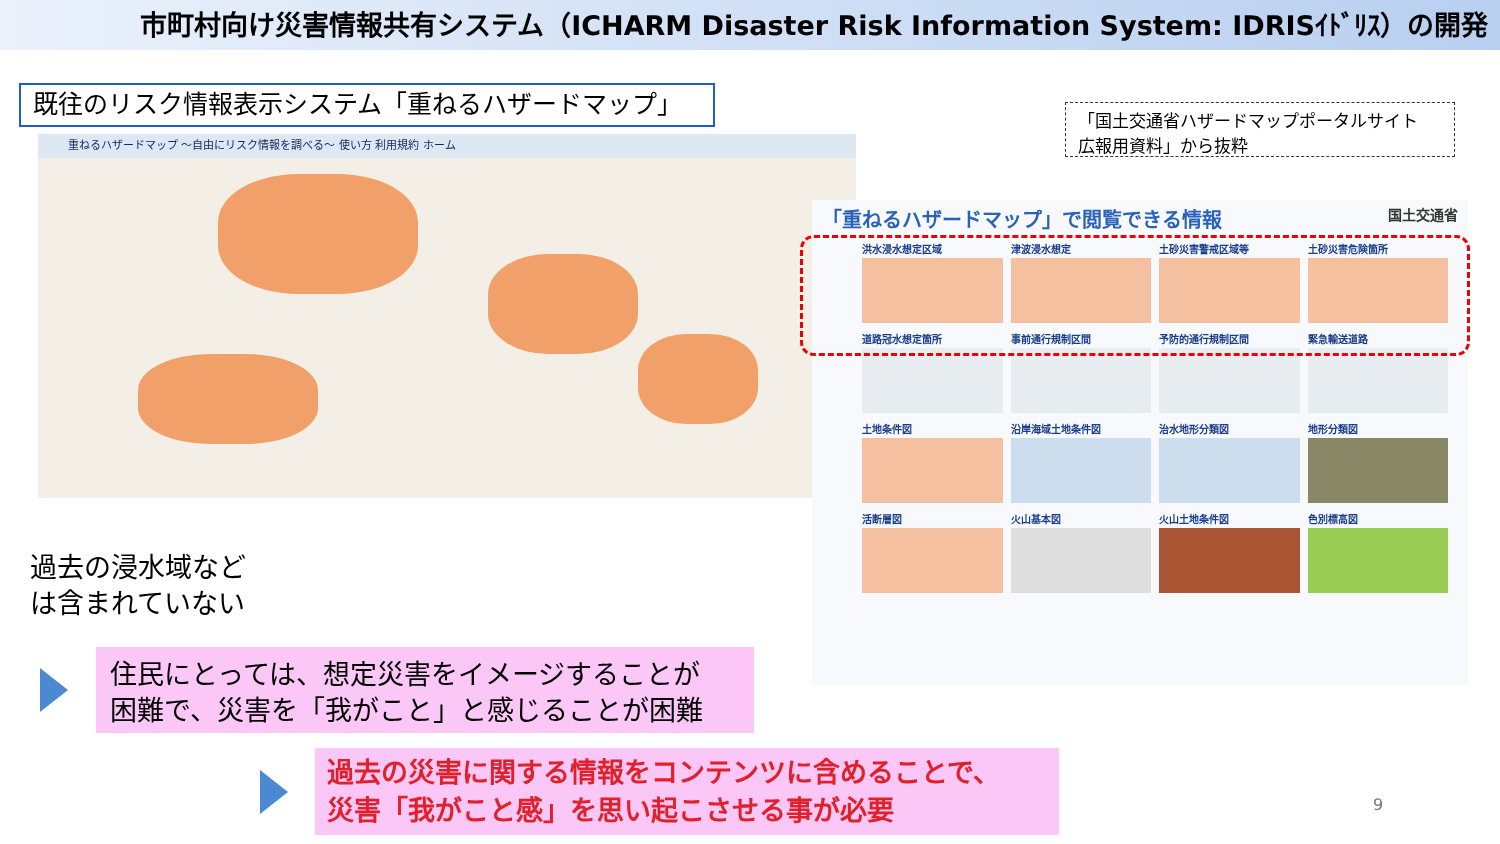市町村向け災害情報共有システム（ICHARM Disaster Risk Information System: IDRISｲﾄﾞﾘｽ）の開発
既往のリスク情報表示システム「重ねるハザードマップ」
「国土交通省ハザードマップポータルサイト
広報用資料」から抜粋
重ねるハザードマップ ～自由にリスク情報を調べる～ 使い方 利用規約 ホーム
「重ねるハザードマップ」で閲覧できる情報 国土交通省
洪水浸水想定区域
津波浸水想定
土砂災害警戒区域等
土砂災害危険箇所
道路冠水想定箇所
事前通行規制区間
予防的通行規制区間
緊急輸送道路
土地条件図
沿岸海域土地条件図
治水地形分類図
地形分類図
活断層図
火山基本図
火山土地条件図
色別標高図
過去の浸水域など
は含まれていない
住民にとっては、想定災害をイメージすることが
困難で、災害を「我がこと」と感じることが困難
過去の災害に関する情報をコンテンツに含めることで、
災害「我がこと感」を思い起こさせる事が必要
9